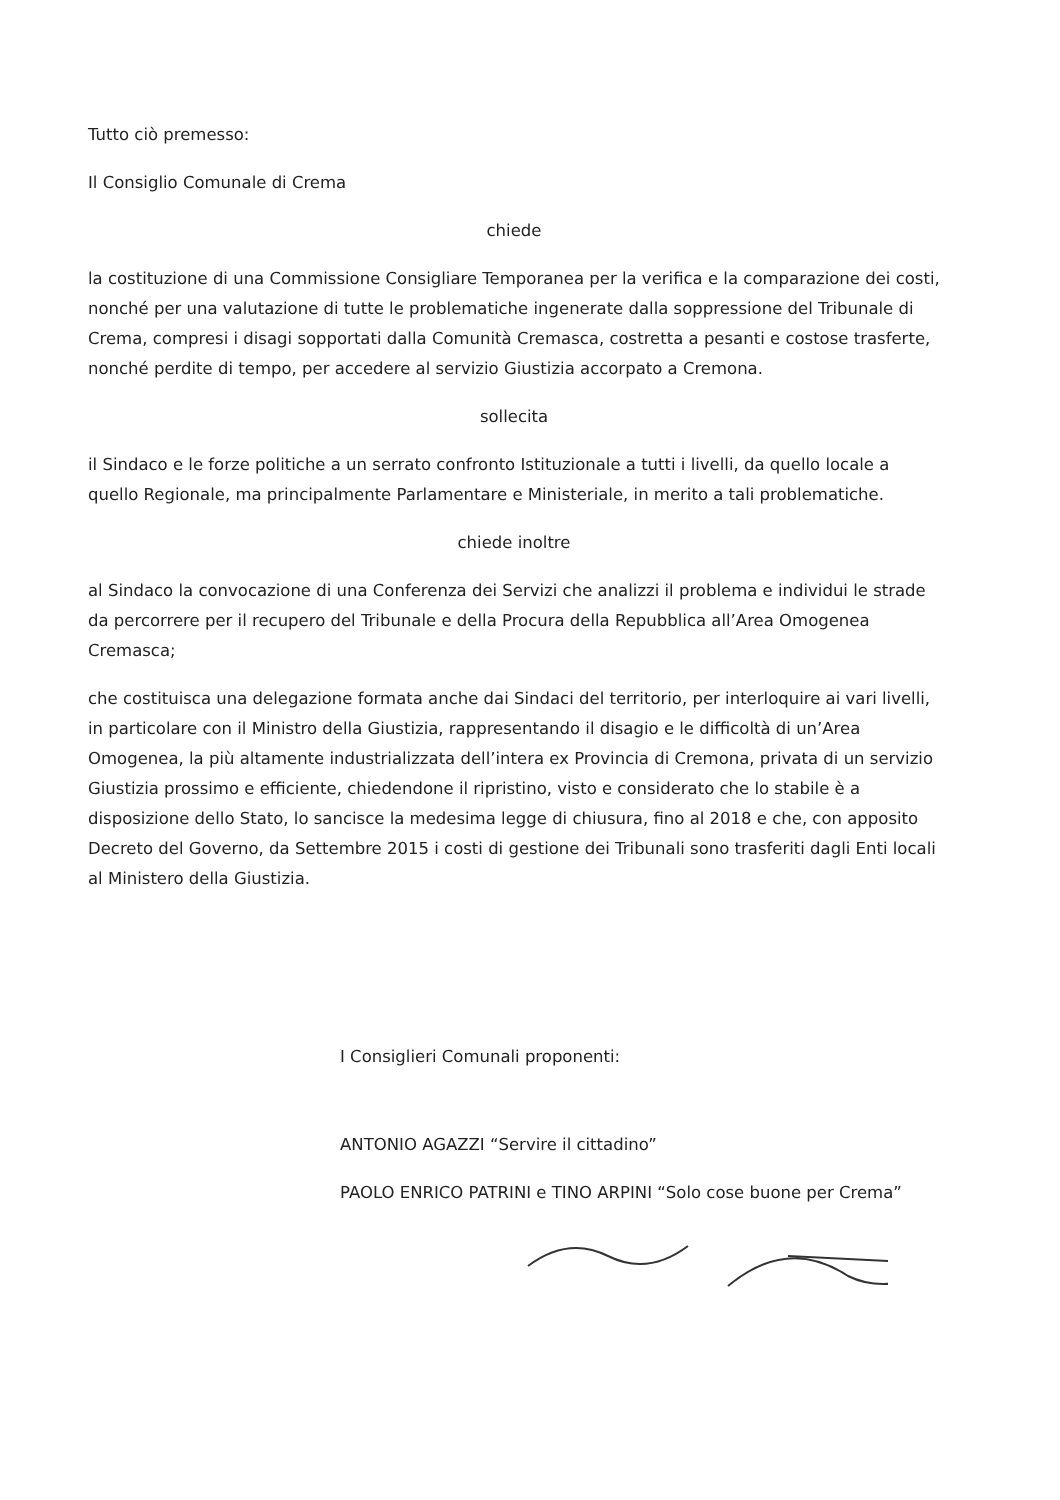Tutto ciò premesso:
Il Consiglio Comunale di Crema
chiede
la costituzione di una Commissione Consigliare Temporanea per la verifica e la comparazione dei costi, nonché per una valutazione di tutte le problematiche ingenerate dalla soppressione del Tribunale di Crema, compresi i disagi sopportati dalla Comunità Cremasca, costretta a pesanti e costose trasferte, nonché perdite di tempo, per accedere al servizio Giustizia accorpato a Cremona.
sollecita
il Sindaco e le forze politiche a un serrato confronto Istituzionale a tutti i livelli, da quello locale a quello Regionale, ma principalmente Parlamentare e Ministeriale, in merito a tali problematiche.
chiede inoltre
al Sindaco la convocazione di una Conferenza dei Servizi che analizzi il problema e individui le strade da percorrere per il recupero del Tribunale e della Procura della Repubblica all’Area Omogenea Cremasca;
che costituisca una delegazione formata anche dai Sindaci del territorio, per interloquire ai vari livelli, in particolare con il Ministro della Giustizia, rappresentando il disagio e le difficoltà di un’Area Omogenea, la più altamente industrializzata dell’intera ex Provincia di Cremona, privata di un servizio Giustizia prossimo e efficiente, chiedendone il ripristino, visto e considerato che lo stabile è a disposizione dello Stato, lo sancisce la medesima legge di chiusura, fino al 2018 e che, con apposito Decreto del Governo, da Settembre 2015 i costi di gestione dei Tribunali sono trasferiti dagli Enti locali al Ministero della Giustizia.
I Consiglieri Comunali proponenti:
ANTONIO AGAZZI “Servire il cittadino”
PAOLO ENRICO PATRINI e TINO ARPINI “Solo cose buone per Crema”